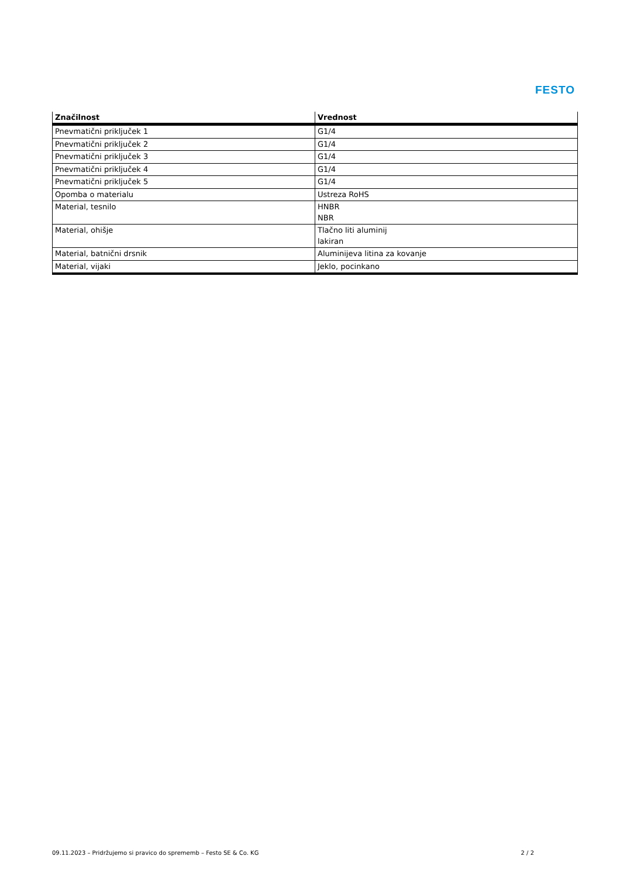FESTO
| Značilnost | Vrednost |
| --- | --- |
| Pnevmatični priključek 1 | G1/4 |
| Pnevmatični priključek 2 | G1/4 |
| Pnevmatični priključek 3 | G1/4 |
| Pnevmatični priključek 4 | G1/4 |
| Pnevmatični priključek 5 | G1/4 |
| Opomba o materialu | Ustreza RoHS |
| Material, tesnilo | HNBR NBR |
| Material, ohišje | Tlačno liti aluminij lakiran |
| Material, batnični drsnik | Aluminijeva litina za kovanje |
| Material, vijaki | Jeklo, pocinkano |
09.11.2023 – Pridržujemo si pravico do sprememb – Festo SE & Co. KG 2 / 2